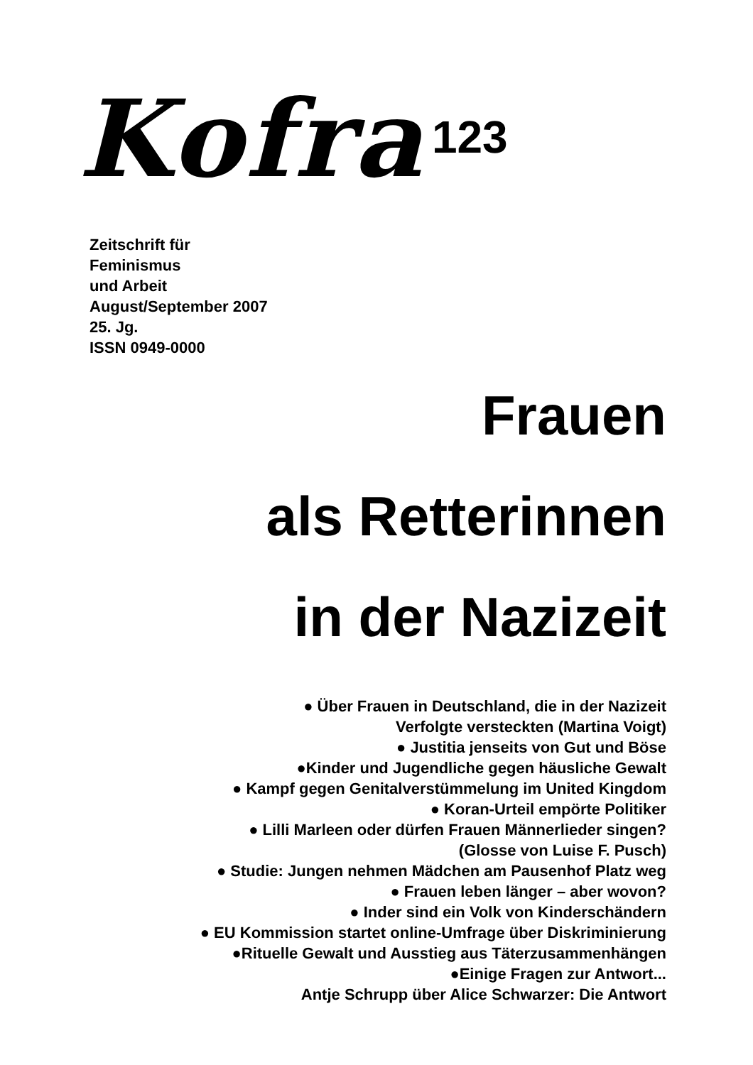Kofra 123
Zeitschrift für
Feminismus
und Arbeit
August/September 2007
25. Jg.
ISSN 0949-0000
Frauen
als Retterinnen
in der Nazizeit
● Über Frauen in Deutschland, die in der Nazizeit
Verfolgte versteckten (Martina Voigt)
● Justitia jenseits von Gut und Böse
●Kinder und Jugendliche gegen häusliche Gewalt
● Kampf gegen Genitalverstümmelung im United Kingdom
● Koran-Urteil empörte Politiker
● Lilli Marleen oder dürfen Frauen Männerlieder singen?
(Glosse von Luise F. Pusch)
● Studie: Jungen nehmen Mädchen am Pausenhof Platz weg
● Frauen leben länger – aber wovon?
● Inder sind ein Volk von Kinderschändern
● EU Kommission startet online-Umfrage über Diskriminierung
●Rituelle Gewalt und Ausstieg aus Täterzusammenhängen
●Einige Fragen zur Antwort...
Antje Schrupp über Alice Schwarzer: Die Antwort